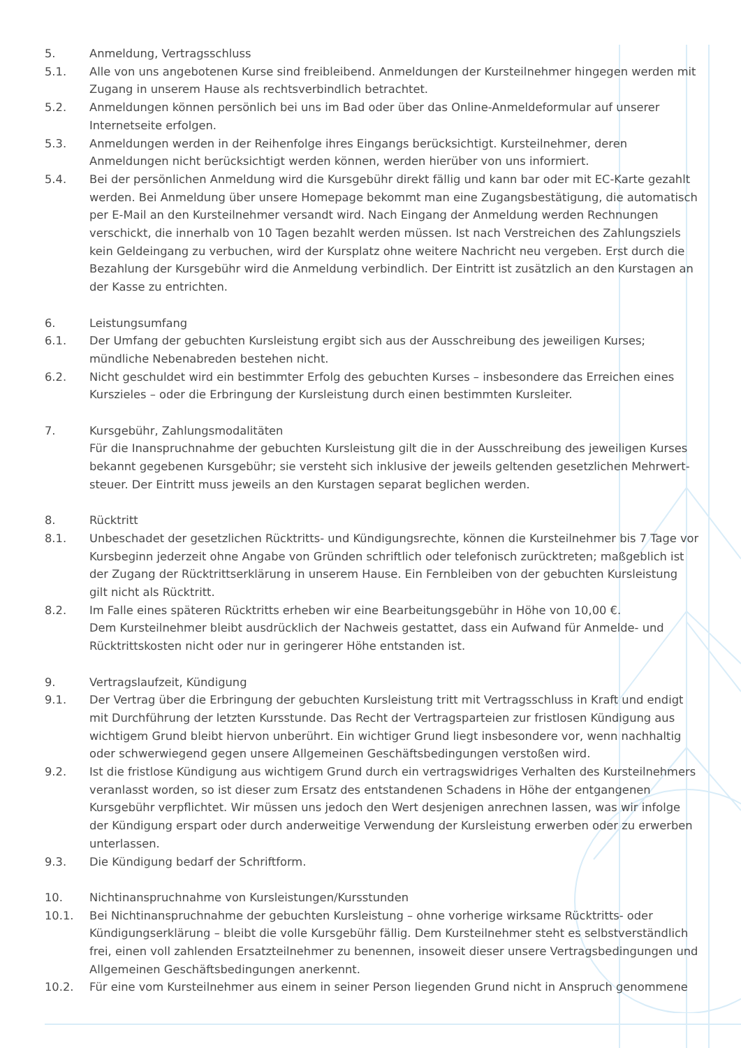5. Anmeldung, Vertragsschluss
5.1. Alle von uns angebotenen Kurse sind freibleibend. Anmeldungen der Kursteilnehmer hingegen werden mit Zugang in unserem Hause als rechtsverbindlich betrachtet.
5.2. Anmeldungen können persönlich bei uns im Bad oder über das Online-Anmeldeformular auf unserer Internetseite erfolgen.
5.3. Anmeldungen werden in der Reihenfolge ihres Eingangs berücksichtigt. Kursteilnehmer, deren Anmeldungen nicht berücksichtigt werden können, werden hierüber von uns informiert.
5.4. Bei der persönlichen Anmeldung wird die Kursgebühr direkt fällig und kann bar oder mit EC-Karte gezahlt werden. Bei Anmeldung über unsere Homepage bekommt man eine Zugangsbestätigung, die automatisch per E-Mail an den Kursteilnehmer versandt wird. Nach Eingang der Anmeldung werden Rechnungen verschickt, die innerhalb von 10 Tagen bezahlt werden müssen. Ist nach Verstreichen des Zahlungsziels kein Geldeingang zu verbuchen, wird der Kursplatz ohne weitere Nachricht neu vergeben. Erst durch die Bezahlung der Kursgebühr wird die Anmeldung verbindlich. Der Eintritt ist zusätzlich an den Kurstagen an der Kasse zu entrichten.
6. Leistungsumfang
6.1. Der Umfang der gebuchten Kursleistung ergibt sich aus der Ausschreibung des jeweiligen Kurses; mündliche Nebenabreden bestehen nicht.
6.2. Nicht geschuldet wird ein bestimmter Erfolg des gebuchten Kurses – insbesondere das Erreichen eines Kurszieles – oder die Erbringung der Kursleistung durch einen bestimmten Kursleiter.
7. Kursgebühr, Zahlungsmodalitäten
Für die Inanspruchnahme der gebuchten Kursleistung gilt die in der Ausschreibung des jeweiligen Kurses bekannt gegebenen Kursgebühr; sie versteht sich inklusive der jeweils geltenden gesetzlichen Mehrwert-steuer. Der Eintritt muss jeweils an den Kurstagen separat beglichen werden.
8. Rücktritt
8.1. Unbeschadet der gesetzlichen Rücktritts- und Kündigungsrechte, können die Kursteilnehmer bis 7 Tage vor Kursbeginn jederzeit ohne Angabe von Gründen schriftlich oder telefonisch zurücktreten; maßgeblich ist der Zugang der Rücktrittserklärung in unserem Hause. Ein Fernbleiben von der gebuchten Kursleistung gilt nicht als Rücktritt.
8.2. Im Falle eines späteren Rücktritts erheben wir eine Bearbeitungsgebühr in Höhe von 10,00 €.
Dem Kursteilnehmer bleibt ausdrücklich der Nachweis gestattet, dass ein Aufwand für Anmelde- und Rücktrittskosten nicht oder nur in geringerer Höhe entstanden ist.
9. Vertragslaufzeit, Kündigung
9.1. Der Vertrag über die Erbringung der gebuchten Kursleistung tritt mit Vertragsschluss in Kraft und endigt mit Durchführung der letzten Kursstunde. Das Recht der Vertragsparteien zur fristlosen Kündigung aus wichtigem Grund bleibt hiervon unberührt. Ein wichtiger Grund liegt insbesondere vor, wenn nachhaltig oder schwerwiegend gegen unsere Allgemeinen Geschäftsbedingungen verstoßen wird.
9.2. Ist die fristlose Kündigung aus wichtigem Grund durch ein vertragswidriges Verhalten des Kursteilnehmers veranlasst worden, so ist dieser zum Ersatz des entstandenen Schadens in Höhe der entgangenen Kursgebühr verpflichtet. Wir müssen uns jedoch den Wert desjenigen anrechnen lassen, was wir infolge der Kündigung erspart oder durch anderweitige Verwendung der Kursleistung erwerben oder zu erwerben unterlassen.
9.3. Die Kündigung bedarf der Schriftform.
10. Nichtinanspruchnahme von Kursleistungen/Kursstunden
10.1. Bei Nichtinanspruchnahme der gebuchten Kursleistung – ohne vorherige wirksame Rücktritts- oder Kündigungserklärung – bleibt die volle Kursgebühr fällig. Dem Kursteilnehmer steht es selbstverständlich frei, einen voll zahlenden Ersatzteilnehmer zu benennen, insoweit dieser unsere Vertragsbedingungen und Allgemeinen Geschäftsbedingungen anerkennt.
10.2. Für eine vom Kursteilnehmer aus einem in seiner Person liegenden Grund nicht in Anspruch genommene